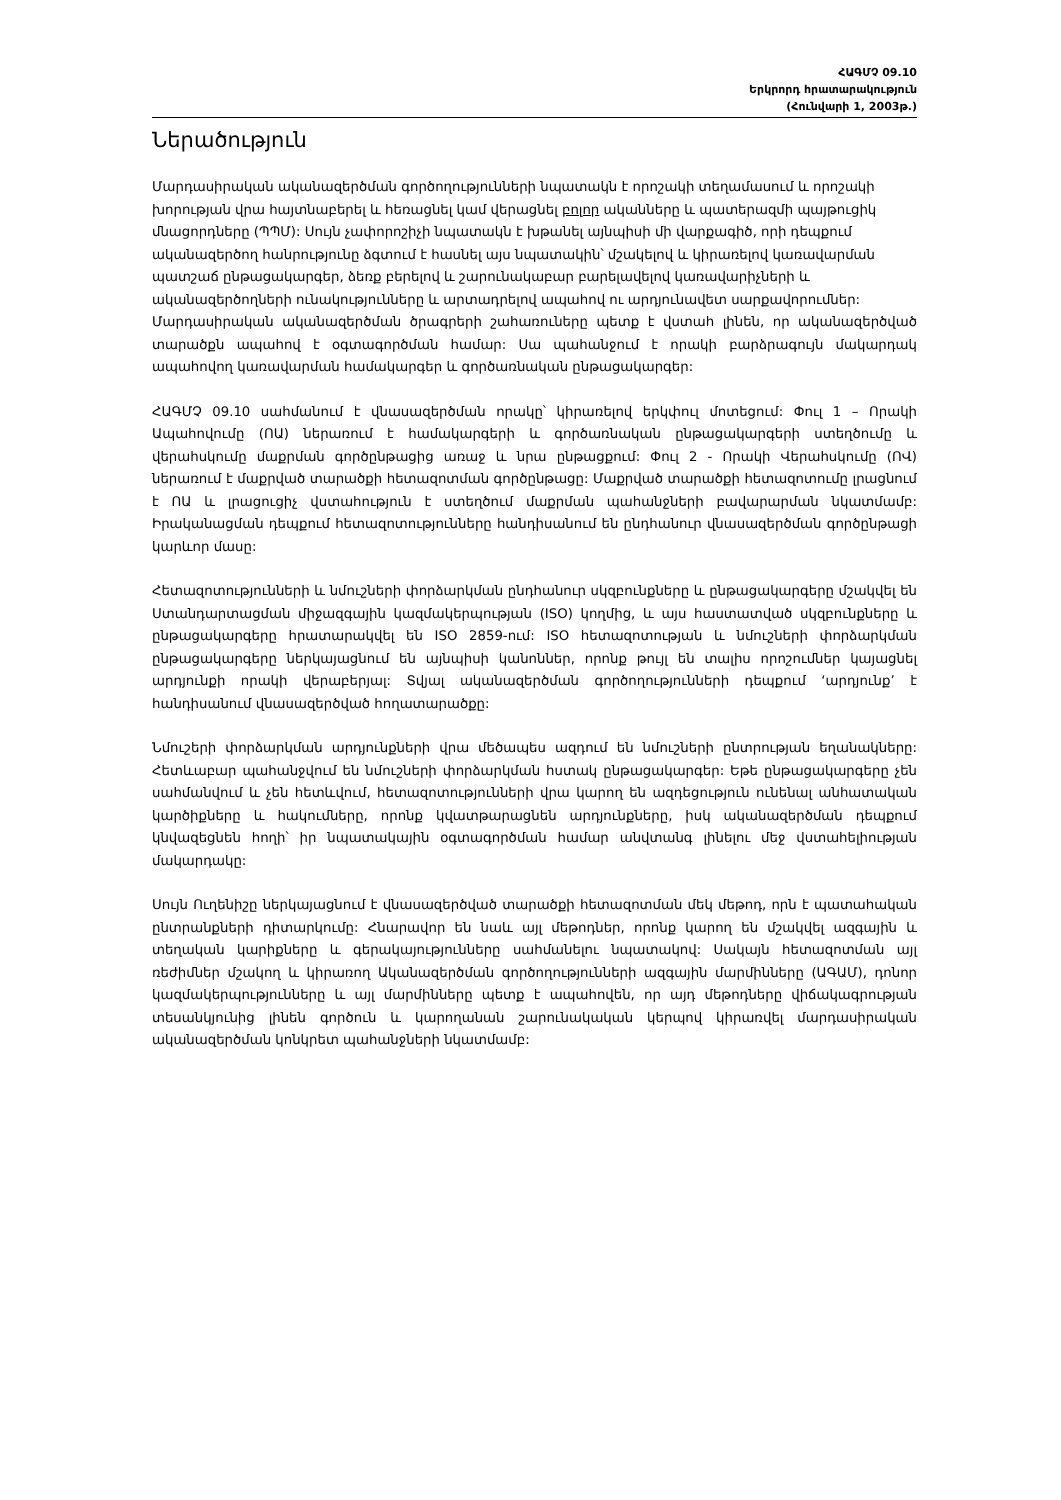ՀԱԳՄՉ 09.10
Երկրորդ հրատարակություն
(Հունվարի 1, 2003թ.)
Ներածություն
Մարդասիրական ականազերծման գործողությունների նպատակն է որոշակի տեղամասում և որոշակի խորության վրա հայտնաբերել և հեռացնել կամ վերացնել բոլոր ականները և պատերազմի պայթուցիկ մնացորդները (ՊՊՄ): Սույն չափորոշիչի նպատակն է խթանել այնպիսի մի վարքագիծ, որի դեպքում ականազերծող հանրությունը ձգտում է հասնել այս նպատակին՝ մշակելով և կիրառելով կառավարման պատշաճ ընթացակարգեր, ձեռք բերելով և շարունակաբար բարելավելով կառավարիչների և ականազերծողների ունակությունները և արտադրելով ապահով ու արդյունավետ սարքավորումներ:
Մարդասիրական ականազերծման ծրագրերի շահառուները պետք է վստահ լինեն, որ ականազերծված տարածքն ապահով է օգտագործման համար: Սա պահանջում է որակի բարձրագույն մակարդակ ապահովող կառավարման համակարգեր և գործառնական ընթացակարգեր:
ՀԱԳՄՉ 09.10 սահմանում է վնասազերծման որակը՝ կիրառելով երկփուլ մոտեցում: Փուլ 1 – Որակի Ապահովումը (ՈԱ) ներառում է համակարգերի և գործառնական ընթացակարգերի ստեղծումը և վերահսկումը մաքրման գործընթացից առաջ և նրա ընթացքում: Փուլ 2 - Որակի Վերահսկումը (ՈՎ) ներառում է մաքրված տարածքի հետազոտման գործընթացը: Մաքրված տարածքի հետազոտումը լրացնում է ՈԱ և լրացուցիչ վստահություն է ստեղծում մաքրման պահանջների բավարարման նկատմամբ: Իրականացման դեպքում հետազոտությունները հանդիսանում են ընդհանուր վնասազերծման գործընթացի կարևոր մասը:
Հետազոտությունների և նմուշների փորձարկման ընդհանուր սկզբունքները և ընթացակարգերը մշակվել են Ստանդարտացման միջազգային կազմակերպության (ISO) կողմից, և այս հաստատված սկզբունքները և ընթացակարգերը հրատարակվել են ISO 2859-ում: ISO հետազոտության և նմուշների փորձարկման ընթացակարգերը ներկայացնում են այնպիսի կանոններ, որոնք թույլ են տալիս որոշումներ կայացնել արդյունքի որակի վերաբերյալ: Տվյալ ականազերծման գործողությունների դեպքում ‘արդյունք’ է հանդիսանում վնասազերծված հողատարածքը:
Նմուշերի փորձարկման արդյունքների վրա մեծապես ազդում են նմուշների ընտրության եղանակները: Հետևաբար պահանջվում են նմուշների փորձարկման հստակ ընթացակարգեր: Եթե ընթացակարգերը չեն սահմանվում և չեն հետևվում, հետազոտությունների վրա կարող են ազդեցություն ունենալ անհատական կարծիքները և հակումները, որոնք կվատթարացնեն արդյունքները, իսկ ականազերծման դեպքում կնվազեցնեն հողի՝ իր նպատակային օգտագործման համար անվտանգ լինելու մեջ վստահելիության մակարդակը:
Սույն Ուղենիշը ներկայացնում է վնասազերծված տարածքի հետազոտման մեկ մեթոդ, որն է պատահական ընտրանքների դիտարկումը: Հնարավոր են նաև այլ մեթոդներ, որոնք կարող են մշակվել ազգային և տեղական կարիքները և գերակայությունները սահմանելու նպատակով: Սակայն հետազոտման այլ ռեժիմներ մշակող և կիրառող Ականազերծման գործողությունների ազգային մարմինները (ԱԳԱՄ), դոնոր կազմակերպությունները և այլ մարմինները պետք է ապահովեն, որ այդ մեթոդները վիճակագրության տեսանկյունից լինեն գործուն և կարողանան շարունակական կերպով կիրառվել մարդասիրական ականազերծման կոնկրետ պահանջների նկատմամբ: